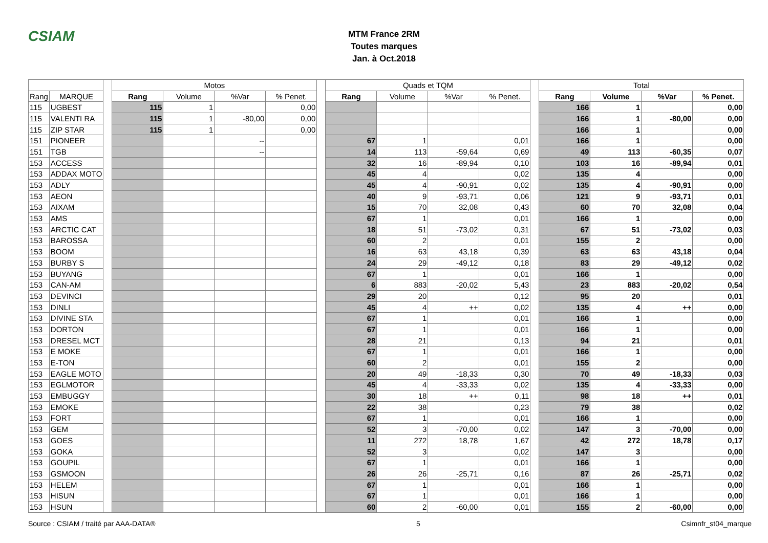CSIAM
MTM France 2RM
Toutes marques
Jan. à Oct.2018
| | | | Motos | | | | | Quads et TQM | | | | | Total | | | |
| --- | --- | --- | --- | --- | --- | --- | --- | --- | --- | --- | --- | --- | --- | --- | --- | --- |
| Rang | MARQUE | | Rang | Volume | %Var | % Penet. | | Rang | Volume | %Var | % Penet. | | Rang | Volume | %Var | % Penet. |
| 115 | UGBEST | | 115 | 1 | | 0,00 | | | | | | | 166 | 1 | | 0,00 |
| 115 | VALENTI RA | | 115 | 1 | -80,00 | 0,00 | | | | | | | 166 | 1 | -80,00 | 0,00 |
| 115 | ZIP STAR | | 115 | 1 | | 0,00 | | | | | | | 166 | 1 | | 0,00 |
| 151 | PIONEER | | | | -- | | | 67 | 1 | | 0,01 | | 166 | 1 | | 0,00 |
| 151 | TGB | | | | -- | | | 14 | 113 | -59,64 | 0,69 | | 49 | 113 | -60,35 | 0,07 |
| 153 | ACCESS | | | | | | | 32 | 16 | -89,94 | 0,10 | | 103 | 16 | -89,94 | 0,01 |
| 153 | ADDAX MOTO | | | | | | | 45 | 4 | | 0,02 | | 135 | 4 | | 0,00 |
| 153 | ADLY | | | | | | | 45 | 4 | -90,91 | 0,02 | | 135 | 4 | -90,91 | 0,00 |
| 153 | AEON | | | | | | | 40 | 9 | -93,71 | 0,06 | | 121 | 9 | -93,71 | 0,01 |
| 153 | AIXAM | | | | | | | 15 | 70 | 32,08 | 0,43 | | 60 | 70 | 32,08 | 0,04 |
| 153 | AMS | | | | | | | 67 | 1 | | 0,01 | | 166 | 1 | | 0,00 |
| 153 | ARCTIC CAT | | | | | | | 18 | 51 | -73,02 | 0,31 | | 67 | 51 | -73,02 | 0,03 |
| 153 | BAROSSA | | | | | | | 60 | 2 | | 0,01 | | 155 | 2 | | 0,00 |
| 153 | BOOM | | | | | | | 16 | 63 | 43,18 | 0,39 | | 63 | 63 | 43,18 | 0,04 |
| 153 | BURBY S | | | | | | | 24 | 29 | -49,12 | 0,18 | | 83 | 29 | -49,12 | 0,02 |
| 153 | BUYANG | | | | | | | 67 | 1 | | 0,01 | | 166 | 1 | | 0,00 |
| 153 | CAN-AM | | | | | | | 6 | 883 | -20,02 | 5,43 | | 23 | 883 | -20,02 | 0,54 |
| 153 | DEVINCI | | | | | | | 29 | 20 | | 0,12 | | 95 | 20 | | 0,01 |
| 153 | DINLI | | | | | | | 45 | 4 | ++ | 0,02 | | 135 | 4 | ++ | 0,00 |
| 153 | DIVINE STA | | | | | | | 67 | 1 | | 0,01 | | 166 | 1 | | 0,00 |
| 153 | DORTON | | | | | | | 67 | 1 | | 0,01 | | 166 | 1 | | 0,00 |
| 153 | DRESEL MCT | | | | | | | 28 | 21 | | 0,13 | | 94 | 21 | | 0,01 |
| 153 | E MOKE | | | | | | | 67 | 1 | | 0,01 | | 166 | 1 | | 0,00 |
| 153 | E-TON | | | | | | | 60 | 2 | | 0,01 | | 155 | 2 | | 0,00 |
| 153 | EAGLE MOTO | | | | | | | 20 | 49 | -18,33 | 0,30 | | 70 | 49 | -18,33 | 0,03 |
| 153 | EGLMOTOR | | | | | | | 45 | 4 | -33,33 | 0,02 | | 135 | 4 | -33,33 | 0,00 |
| 153 | EMBUGGY | | | | | | | 30 | 18 | ++ | 0,11 | | 98 | 18 | ++ | 0,01 |
| 153 | EMOKE | | | | | | | 22 | 38 | | 0,23 | | 79 | 38 | | 0,02 |
| 153 | FORT | | | | | | | 67 | 1 | | 0,01 | | 166 | 1 | | 0,00 |
| 153 | GEM | | | | | | | 52 | 3 | -70,00 | 0,02 | | 147 | 3 | -70,00 | 0,00 |
| 153 | GOES | | | | | | | 11 | 272 | 18,78 | 1,67 | | 42 | 272 | 18,78 | 0,17 |
| 153 | GOKA | | | | | | | 52 | 3 | | 0,02 | | 147 | 3 | | 0,00 |
| 153 | GOUPIL | | | | | | | 67 | 1 | | 0,01 | | 166 | 1 | | 0,00 |
| 153 | GSMOON | | | | | | | 26 | 26 | -25,71 | 0,16 | | 87 | 26 | -25,71 | 0,02 |
| 153 | HELEM | | | | | | | 67 | 1 | | 0,01 | | 166 | 1 | | 0,00 |
| 153 | HISUN | | | | | | | 67 | 1 | | 0,01 | | 166 | 1 | | 0,00 |
| 153 | HSUN | | | | | | | 60 | 2 | -60,00 | 0,01 | | 155 | 2 | -60,00 | 0,00 |
Source : CSIAM / traité par AAA-DATA® 5 Csimnfr_st04_marque